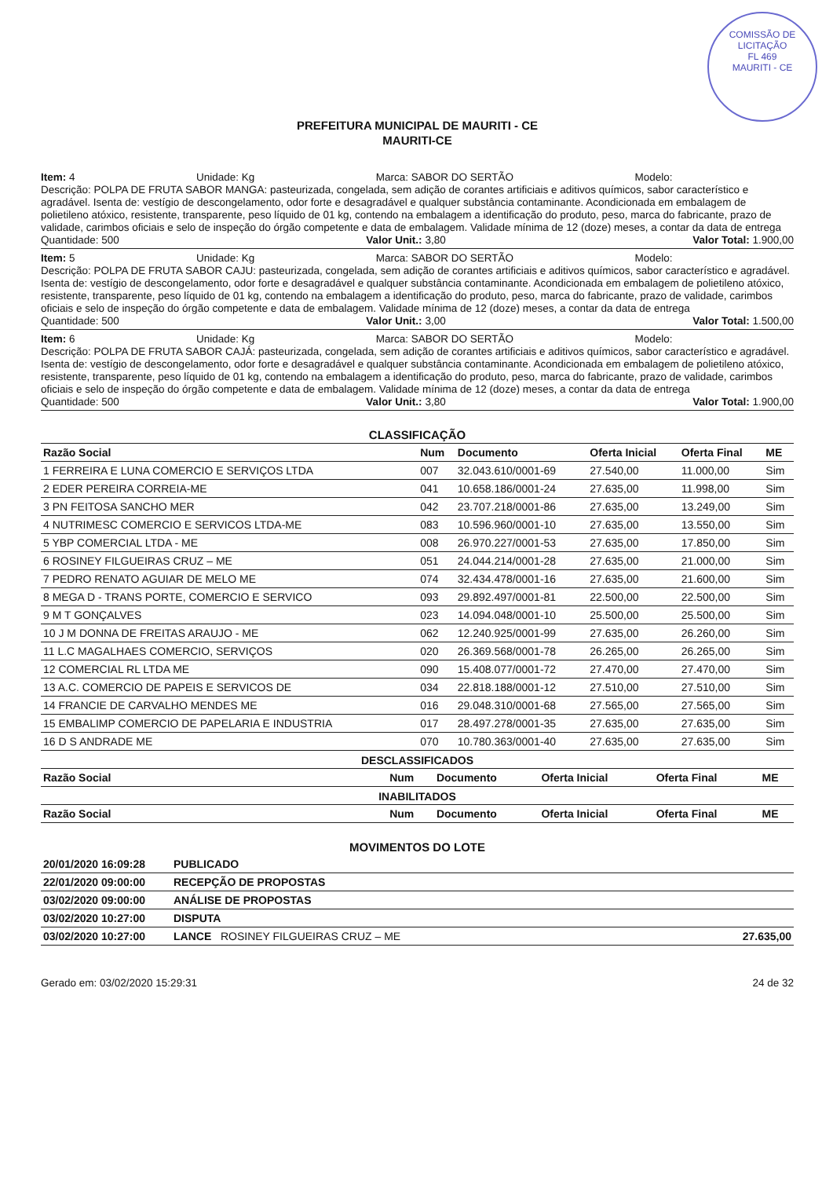COMISSÃO DE LICITAÇÃO
FL 469
MAURITI - CE
PREFEITURA MUNICIPAL DE MAURITI - CE
MAURITI-CE
Item: 4 Unidade: Kg Marca: SABOR DO SERTÃO Modelo:
Descrição: POLPA DE FRUTA SABOR MANGA: pasteurizada, congelada, sem adição de corantes artificiais e aditivos químicos, sabor característico e agradável. Isenta de: vestígio de descongelamento, odor forte e desagradável e qualquer substância contaminante. Acondicionada em embalagem de polietileno atóxico, resistente, transparente, peso líquido de 01 kg, contendo na embalagem a identificação do produto, peso, marca do fabricante, prazo de validade, carimbos oficiais e selo de inspeção do órgão competente e data de embalagem. Validade mínima de 12 (doze) meses, a contar da data de entrega
Quantidade: 500 Valor Unit.: 3,80 Valor Total: 1.900,00
Item: 5 Unidade: Kg Marca: SABOR DO SERTÃO Modelo:
Descrição: POLPA DE FRUTA SABOR CAJU: pasteurizada, congelada, sem adição de corantes artificiais e aditivos químicos, sabor característico e agradável. Isenta de: vestígio de descongelamento, odor forte e desagradável e qualquer substância contaminante. Acondicionada em embalagem de polietileno atóxico, resistente, transparente, peso líquido de 01 kg, contendo na embalagem a identificação do produto, peso, marca do fabricante, prazo de validade, carimbos oficiais e selo de inspeção do órgão competente e data de embalagem. Validade mínima de 12 (doze) meses, a contar da data de entrega
Quantidade: 500 Valor Unit.: 3,00 Valor Total: 1.500,00
Item: 6 Unidade: Kg Marca: SABOR DO SERTÃO Modelo:
Descrição: POLPA DE FRUTA SABOR CAJÁ: pasteurizada, congelada, sem adição de corantes artificiais e aditivos químicos, sabor característico e agradável. Isenta de: vestígio de descongelamento, odor forte e desagradável e qualquer substância contaminante. Acondicionada em embalagem de polietileno atóxico, resistente, transparente, peso líquido de 01 kg, contendo na embalagem a identificação do produto, peso, marca do fabricante, prazo de validade, carimbos oficiais e selo de inspeção do órgão competente e data de embalagem. Validade mínima de 12 (doze) meses, a contar da data de entrega
Quantidade: 500 Valor Unit.: 3,80 Valor Total: 1.900,00
CLASSIFICAÇÃO
| Razão Social | Num | Documento | Oferta Inicial | Oferta Final | ME |
| --- | --- | --- | --- | --- | --- |
| 1 FERREIRA E LUNA COMERCIO E SERVIÇOS LTDA | 007 | 32.043.610/0001-69 | 27.540,00 | 11.000,00 | Sim |
| 2 EDER PEREIRA CORREIA-ME | 041 | 10.658.186/0001-24 | 27.635,00 | 11.998,00 | Sim |
| 3 PN FEITOSA SANCHO MER | 042 | 23.707.218/0001-86 | 27.635,00 | 13.249,00 | Sim |
| 4 NUTRIMESC COMERCIO E SERVICOS LTDA-ME | 083 | 10.596.960/0001-10 | 27.635,00 | 13.550,00 | Sim |
| 5 YBP COMERCIAL LTDA - ME | 008 | 26.970.227/0001-53 | 27.635,00 | 17.850,00 | Sim |
| 6 ROSINEY FILGUEIRAS CRUZ – ME | 051 | 24.044.214/0001-28 | 27.635,00 | 21.000,00 | Sim |
| 7 PEDRO RENATO AGUIAR DE MELO ME | 074 | 32.434.478/0001-16 | 27.635,00 | 21.600,00 | Sim |
| 8 MEGA D - TRANS PORTE, COMERCIO E SERVICO | 093 | 29.892.497/0001-81 | 22.500,00 | 22.500,00 | Sim |
| 9 M T GONÇALVES | 023 | 14.094.048/0001-10 | 25.500,00 | 25.500,00 | Sim |
| 10 J M DONNA DE FREITAS ARAUJO - ME | 062 | 12.240.925/0001-99 | 27.635,00 | 26.260,00 | Sim |
| 11 L.C MAGALHAES COMERCIO, SERVIÇOS | 020 | 26.369.568/0001-78 | 26.265,00 | 26.265,00 | Sim |
| 12 COMERCIAL RL LTDA ME | 090 | 15.408.077/0001-72 | 27.470,00 | 27.470,00 | Sim |
| 13 A.C. COMERCIO DE PAPEIS E SERVICOS DE | 034 | 22.818.188/0001-12 | 27.510,00 | 27.510,00 | Sim |
| 14 FRANCIE DE CARVALHO MENDES ME | 016 | 29.048.310/0001-68 | 27.565,00 | 27.565,00 | Sim |
| 15 EMBALIMP COMERCIO DE PAPELARIA E INDUSTRIA | 017 | 28.497.278/0001-35 | 27.635,00 | 27.635,00 | Sim |
| 16 D S ANDRADE ME | 070 | 10.780.363/0001-40 | 27.635,00 | 27.635,00 | Sim |
DESCLASSIFICADOS
| Razão Social | Num | Documento | Oferta Inicial | Oferta Final | ME |
| --- | --- | --- | --- | --- | --- |
INABILITADOS
| Razão Social | Num | Documento | Oferta Inicial | Oferta Final | ME |
| --- | --- | --- | --- | --- | --- |
MOVIMENTOS DO LOTE
| 20/01/2020 16:09:28 | PUBLICADO | |
| 22/01/2020 09:00:00 | RECEPÇÃO DE PROPOSTAS | |
| 03/02/2020 09:00:00 | ANÁLISE DE PROPOSTAS | |
| 03/02/2020 10:27:00 | DISPUTA | |
| 03/02/2020 10:27:00 | LANCE ROSINEY FILGUEIRAS CRUZ – ME | 27.635,00 |
Gerado em: 03/02/2020 15:29:31 24 de 32